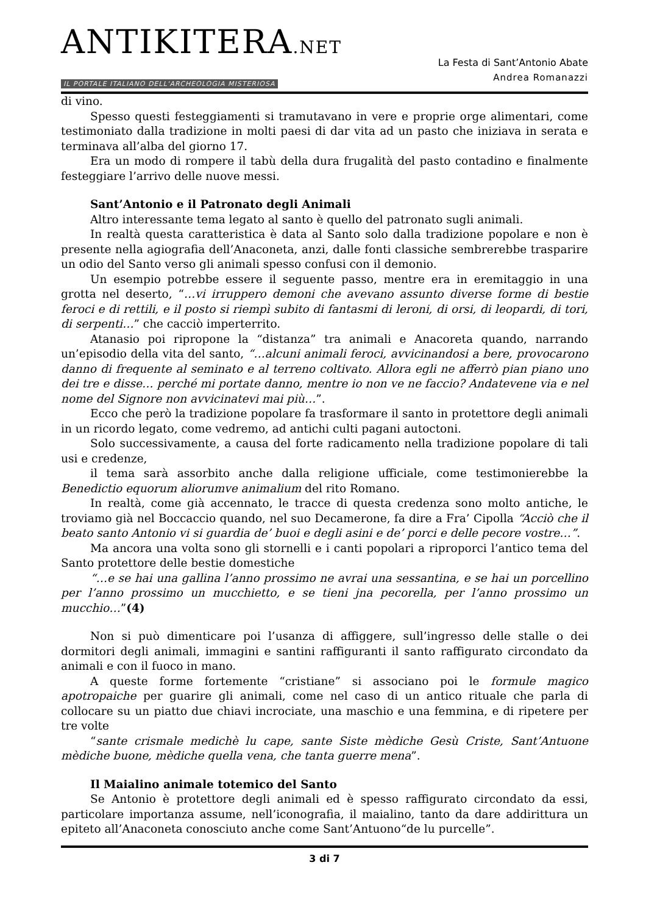ANTIKITERA.NET
IL PORTALE ITALIANO DELL'ARCHEOLOGIA MISTERIOSA
La Festa di Sant’Antonio Abate
Andrea Romanazzi
di vino.
Spesso questi festeggiamenti si tramutavano in vere e proprie orge alimentari, come testimoniato dalla tradizione in molti paesi di dar vita ad un pasto che iniziava in serata e terminava all’alba del giorno 17.
Era un modo di rompere il tabù della dura frugalità del pasto contadino e finalmente festeggiare l’arrivo delle nuove messi.
Sant’Antonio e il Patronato degli Animali
Altro interessante tema legato al santo è quello del patronato sugli animali.
In realtà questa caratteristica è data al Santo solo dalla tradizione popolare e non è presente nella agiografia dell’Anaconeta, anzi, dalle fonti classiche sembrerebbe trasparire un odio del Santo verso gli animali spesso confusi con il demonio.
Un esempio potrebbe essere il seguente passo, mentre era in eremitaggio in una grotta nel deserto, “…vi irruppero demoni che avevano assunto diverse forme di bestie feroci e di rettili, e il posto si riempì subito di fantasmi di leroni, di orsi, di leopardi, di tori, di serpenti…” che cacciò imperterrito.
Atanasio poi ripropone la “distanza” tra animali e Anacoreta quando, narrando un’episodio della vita del santo, “…alcuni animali feroci, avvicinandosi a bere, provocarono danno di frequente al seminato e al terreno coltivato. Allora egli ne afferrò pian piano uno dei tre e disse… perché mi portate danno, mentre io non ve ne faccio? Andatevene via e nel nome del Signore non avvicinatevi mai più…”.
Ecco che però la tradizione popolare fa trasformare il santo in protettore degli animali in un ricordo legato, come vedremo, ad antichi culti pagani autoctoni.
Solo successivamente, a causa del forte radicamento nella tradizione popolare di tali usi e credenze,
il tema sarà assorbito anche dalla religione ufficiale, come testimonierebbe la Benedictio equorum aliorumve animalium del rito Romano.
In realtà, come già accennato, le tracce di questa credenza sono molto antiche, le troviamo già nel Boccaccio quando, nel suo Decamerone, fa dire a Fra’ Cipolla “Acciò che il beato santo Antonio vi si guardia de’ buoi e degli asini e de’ porci e delle pecore vostre…”.
Ma ancora una volta sono gli stornelli e i canti popolari a riproporci l’antico tema del Santo protettore delle bestie domestiche
“…e se hai una gallina l’anno prossimo ne avrai una sessantina, e se hai un porcellino per l’anno prossimo un mucchietto, e se tieni jna pecorella, per l’anno prossimo un mucchio…”(4)
Non si può dimenticare poi l’usanza di affiggere, sull’ingresso delle stalle o dei dormitori degli animali, immagini e santini raffiguranti il santo raffigurato circondato da animali e con il fuoco in mano.
A queste forme fortemente “cristiane” si associano poi le formule magico apotropaiche per guarire gli animali, come nel caso di un antico rituale che parla di collocare su un piatto due chiavi incrociate, una maschio e una femmina, e di ripetere per tre volte
“sante crismale medichè lu cape, sante Siste mèdiche Gesù Criste, Sant’Antuone mèdiche buone, mèdiche quella vena, che tanta guerre mena”.
Il Maialino animale totemico del Santo
Se Antonio è protettore degli animali ed è spesso raffigurato circondato da essi, particolare importanza assume, nell’iconografia, il maialino, tanto da dare addirittura un epiteto all’Anaconeta conosciuto anche come Sant’Antuono“de lu purcelle”.
3 di 7